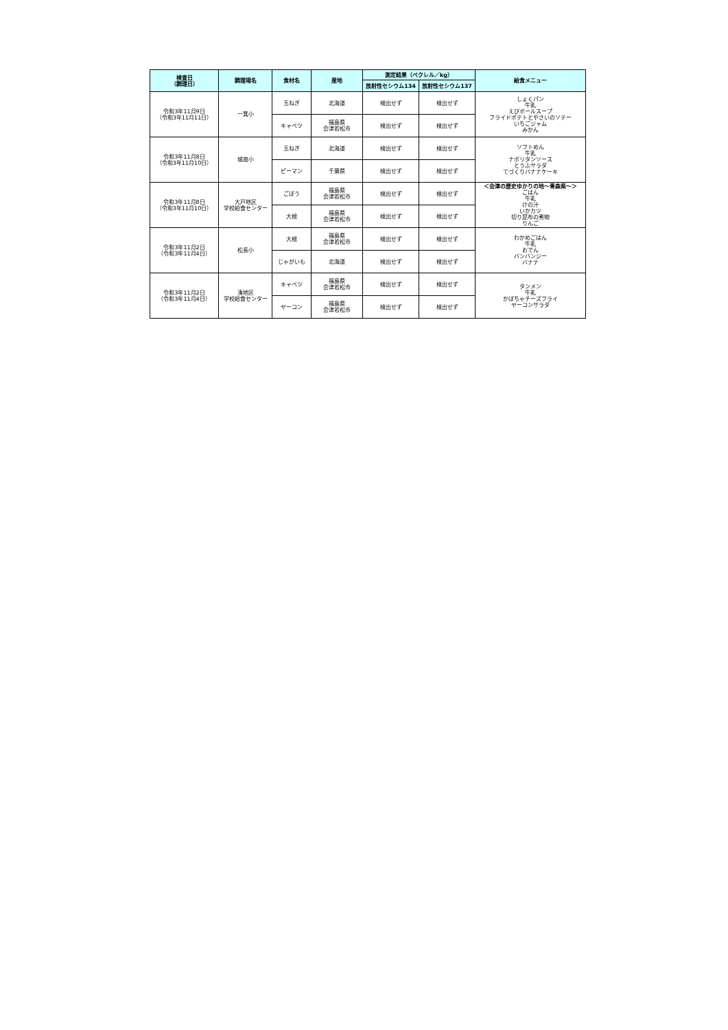| 検査日 （調理日） | 調理場名 | 食材名 | 産地 | 測定結果（ベクレル／kg） | | 給食メニュー |
| --- | --- | --- | --- | --- | --- | --- |
| | | | | 放射性セシウム134 | 放射性セシウム137 | |
| 令和3年11月9日 （令和3年11月11日） | 一箕小 | 玉ねぎ | 北海道 | 検出せず | 検出せず | しょくパン 牛乳 えびボールスープ フライドポテトとやさいのソテー いちごジャム みかん |
| | | キャベツ | 福島県 会津若松市 | 検出せず | 検出せず | |
| 令和3年11月8日 （令和3年11月10日） | 城南小 | 玉ねぎ | 北海道 | 検出せず | 検出せず | ソフトめん 牛乳 ナポリタンソース とうふサラダ てづくりバナナケーキ |
| | | ピーマン | 千葉県 | 検出せず | 検出せず | |
| 令和3年11月8日 （令和3年11月10日） | 大戸地区 学校給食センター | ごぼう | 福島県 会津若松市 | 検出せず | 検出せず | ＜会津の歴史ゆかりの地～青森県～＞ ごはん 牛乳 けの汁 いかカツ 切り昆布の煮物 りんご |
| | | 大根 | 福島県 会津若松市 | 検出せず | 検出せず | |
| 令和3年11月2日 （令和3年11月4日） | 松長小 | 大根 | 福島県 会津若松市 | 検出せず | 検出せず | わかめごはん 牛乳 おでん バンバンジー バナナ |
| | | じゃがいも | 北海道 | 検出せず | 検出せず | |
| 令和3年11月2日 （令和3年11月4日） | 湊地区 学校給食センター | キャベツ | 福島県 会津若松市 | 検出せず | 検出せず | タンメン 牛乳 かぼちゃチーズフライ ヤーコンサラダ |
| | | ヤーコン | 福島県 会津若松市 | 検出せず | 検出せず | |